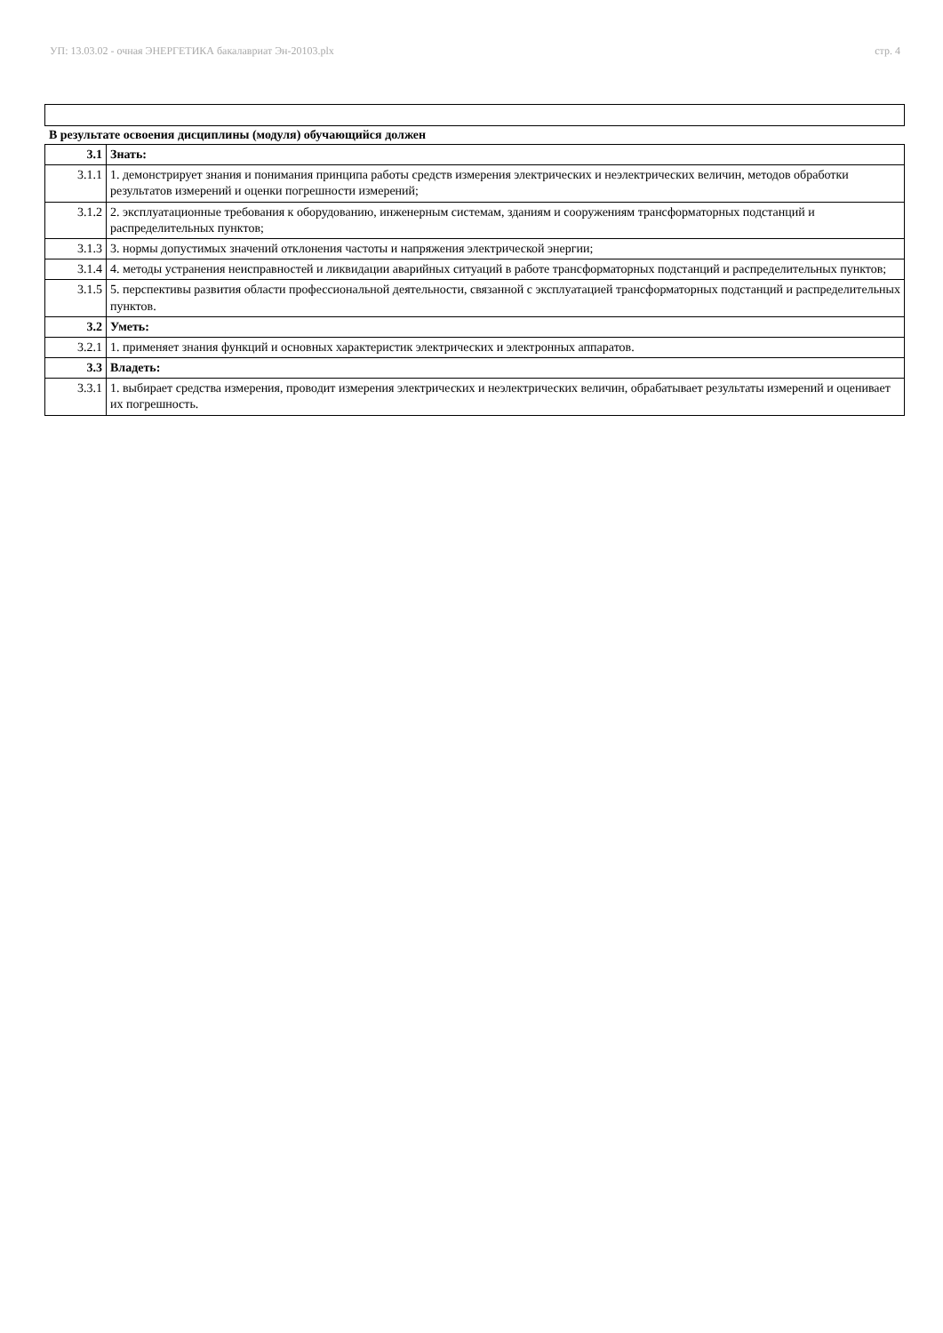УП: 13.03.02 - очная ЭНЕРГЕТИКА бакалавриат Эн-20103.plx стр. 4
В результате освоения дисциплины (модуля) обучающийся должен
| 3.1 | Знать: |
| 3.1.1 | 1. демонстрирует знания и понимания принципа работы средств измерения электрических и неэлектрических величин, методов обработки результатов измерений и оценки погрешности измерений; |
| 3.1.2 | 2. эксплуатационные требования к оборудованию, инженерным системам, зданиям и сооружениям трансформаторных подстанций и распределительных пунктов; |
| 3.1.3 | 3. нормы допустимых значений отклонения частоты и напряжения электрической энергии; |
| 3.1.4 | 4. методы устранения неисправностей и ликвидации аварийных ситуаций в работе трансформаторных подстанций и распределительных пунктов; |
| 3.1.5 | 5. перспективы развития области профессиональной деятельности, связанной с эксплуатацией трансформаторных подстанций и распределительных пунктов. |
| 3.2 | Уметь: |
| 3.2.1 | 1. применяет знания функций и основных характеристик электрических и электронных аппаратов. |
| 3.3 | Владеть: |
| 3.3.1 | 1. выбирает средства измерения, проводит измерения электрических и неэлектрических величин, обрабатывает результаты измерений и оценивает их погрешность. |